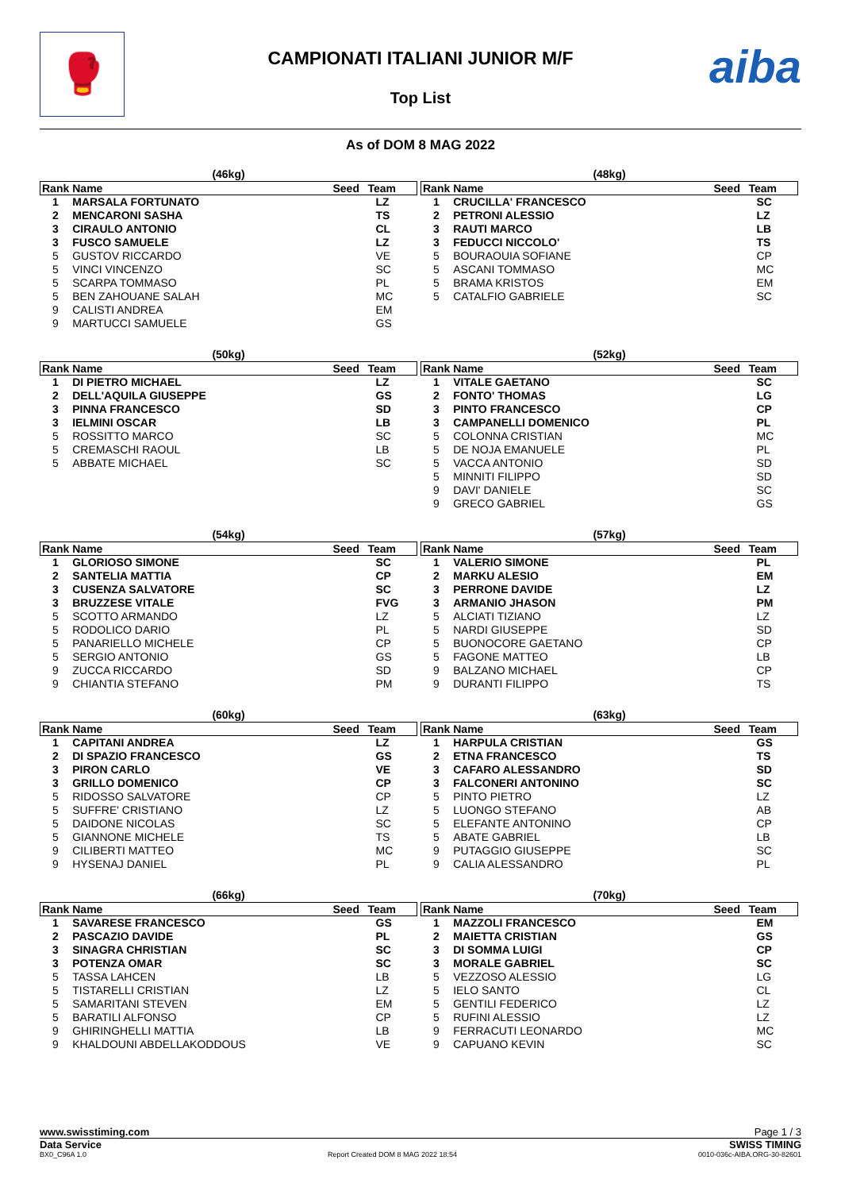🥊 CAMPIONATI ITALIANI JUNIOR M/F
Top List
aiba
As of DOM 8 MAG 2022
(46kg)
| Rank | Name | Seed | Team |
| --- | --- | --- | --- |
| 1 | MARSALA FORTUNATO | | LZ |
| 2 | MENCARONI SASHA | | TS |
| 3 | CIRAULO ANTONIO | | CL |
| 3 | FUSCO SAMUELE | | LZ |
| 5 | GUSTOV RICCARDO | | VE |
| 5 | VINCI VINCENZO | | SC |
| 5 | SCARPA TOMMASO | | PL |
| 5 | BEN ZAHOUANE SALAH | | MC |
| 9 | CALISTI ANDREA | | EM |
| 9 | MARTUCCI SAMUELE | | GS |
(48kg)
| Rank | Name | Seed | Team |
| --- | --- | --- | --- |
| 1 | CRUCILLA' FRANCESCO | | SC |
| 2 | PETRONI ALESSIO | | LZ |
| 3 | RAUTI MARCO | | LB |
| 3 | FEDUCCI NICCOLO' | | TS |
| 5 | BOURAOUIA SOFIANE | | CP |
| 5 | ASCANI TOMMASO | | MC |
| 5 | BRAMA KRISTOS | | EM |
| 5 | CATALFIO GABRIELE | | SC |
(50kg)
| Rank | Name | Seed | Team |
| --- | --- | --- | --- |
| 1 | DI PIETRO MICHAEL | | LZ |
| 2 | DELL'AQUILA GIUSEPPE | | GS |
| 3 | PINNA FRANCESCO | | SD |
| 3 | IELMINI OSCAR | | LB |
| 5 | ROSSITTO MARCO | | SC |
| 5 | CREMASCHI RAOUL | | LB |
| 5 | ABBATE MICHAEL | | SC |
(52kg)
| Rank | Name | Seed | Team |
| --- | --- | --- | --- |
| 1 | VITALE GAETANO | | SC |
| 2 | FONTO' THOMAS | | LG |
| 3 | PINTO FRANCESCO | | CP |
| 3 | CAMPANELLI DOMENICO | | PL |
| 5 | COLONNA CRISTIAN | | MC |
| 5 | DE NOJA EMANUELE | | PL |
| 5 | VACCA ANTONIO | | SD |
| 5 | MINNITI FILIPPO | | SD |
| 9 | DAVI' DANIELE | | SC |
| 9 | GRECO GABRIEL | | GS |
(54kg)
| Rank | Name | Seed | Team |
| --- | --- | --- | --- |
| 1 | GLORIOSO SIMONE | | SC |
| 2 | SANTELIA MATTIA | | CP |
| 3 | CUSENZA SALVATORE | | SC |
| 3 | BRUZZESE VITALE | | FVG |
| 5 | SCOTTO ARMANDO | | LZ |
| 5 | RODOLICO DARIO | | PL |
| 5 | PANARIELLO MICHELE | | CP |
| 5 | SERGIO ANTONIO | | GS |
| 9 | ZUCCA RICCARDO | | SD |
| 9 | CHIANTIA STEFANO | | PM |
(57kg)
| Rank | Name | Seed | Team |
| --- | --- | --- | --- |
| 1 | VALERIO SIMONE | | PL |
| 2 | MARKU ALESIO | | EM |
| 3 | PERRONE DAVIDE | | LZ |
| 3 | ARMANIO JHASON | | PM |
| 5 | ALCIATI TIZIANO | | LZ |
| 5 | NARDI GIUSEPPE | | SD |
| 5 | BUONOCORE GAETANO | | CP |
| 5 | FAGONE MATTEO | | LB |
| 9 | BALZANO MICHAEL | | CP |
| 9 | DURANTI FILIPPO | | TS |
(60kg)
| Rank | Name | Seed | Team |
| --- | --- | --- | --- |
| 1 | CAPITANI ANDREA | | LZ |
| 2 | DI SPAZIO FRANCESCO | | GS |
| 3 | PIRON CARLO | | VE |
| 3 | GRILLO DOMENICO | | CP |
| 5 | RIDOSSO SALVATORE | | CP |
| 5 | SUFFRE' CRISTIANO | | LZ |
| 5 | DAIDONE NICOLAS | | SC |
| 5 | GIANNONE MICHELE | | TS |
| 9 | CILIBERTI MATTEO | | MC |
| 9 | HYSENAJ DANIEL | | PL |
(63kg)
| Rank | Name | Seed | Team |
| --- | --- | --- | --- |
| 1 | HARPULA CRISTIAN | | GS |
| 2 | ETNA FRANCESCO | | TS |
| 3 | CAFARO ALESSANDRO | | SD |
| 3 | FALCONERI ANTONINO | | SC |
| 5 | PINTO PIETRO | | LZ |
| 5 | LUONGO STEFANO | | AB |
| 5 | ELEFANTE ANTONINO | | CP |
| 5 | ABATE GABRIEL | | LB |
| 9 | PUTAGGIO GIUSEPPE | | SC |
| 9 | CALIA ALESSANDRO | | PL |
(66kg)
| Rank | Name | Seed | Team |
| --- | --- | --- | --- |
| 1 | SAVARESE FRANCESCO | | GS |
| 2 | PASCAZIO DAVIDE | | PL |
| 3 | SINAGRA CHRISTIAN | | SC |
| 3 | POTENZA OMAR | | SC |
| 5 | TASSA LAHCEN | | LB |
| 5 | TISTARELLI CRISTIAN | | LZ |
| 5 | SAMARITANI STEVEN | | EM |
| 5 | BARATILI ALFONSO | | CP |
| 9 | GHIRINGHELLI MATTIA | | LB |
| 9 | KHALDOUNI ABDELLAKODDOUS | | VE |
(70kg)
| Rank | Name | Seed | Team |
| --- | --- | --- | --- |
| 1 | MAZZOLI FRANCESCO | | EM |
| 2 | MAIETTA CRISTIAN | | GS |
| 3 | DI SOMMA LUIGI | | CP |
| 3 | MORALE GABRIEL | | SC |
| 5 | VEZZOSO ALESSIO | | LG |
| 5 | IELO SANTO | | CL |
| 5 | GENTILI FEDERICO | | LZ |
| 5 | RUFINI ALESSIO | | LZ |
| 9 | FERRACUTI LEONARDO | | MC |
| 9 | CAPUANO KEVIN | | SC |
www.swisstiming.com Page 1 / 3
Data Service SWISS TIMING
BX0_C96A 1.0 Report Created DOM 8 MAG 2022 18:54 0010-036c-AIBA.ORG-30-82601